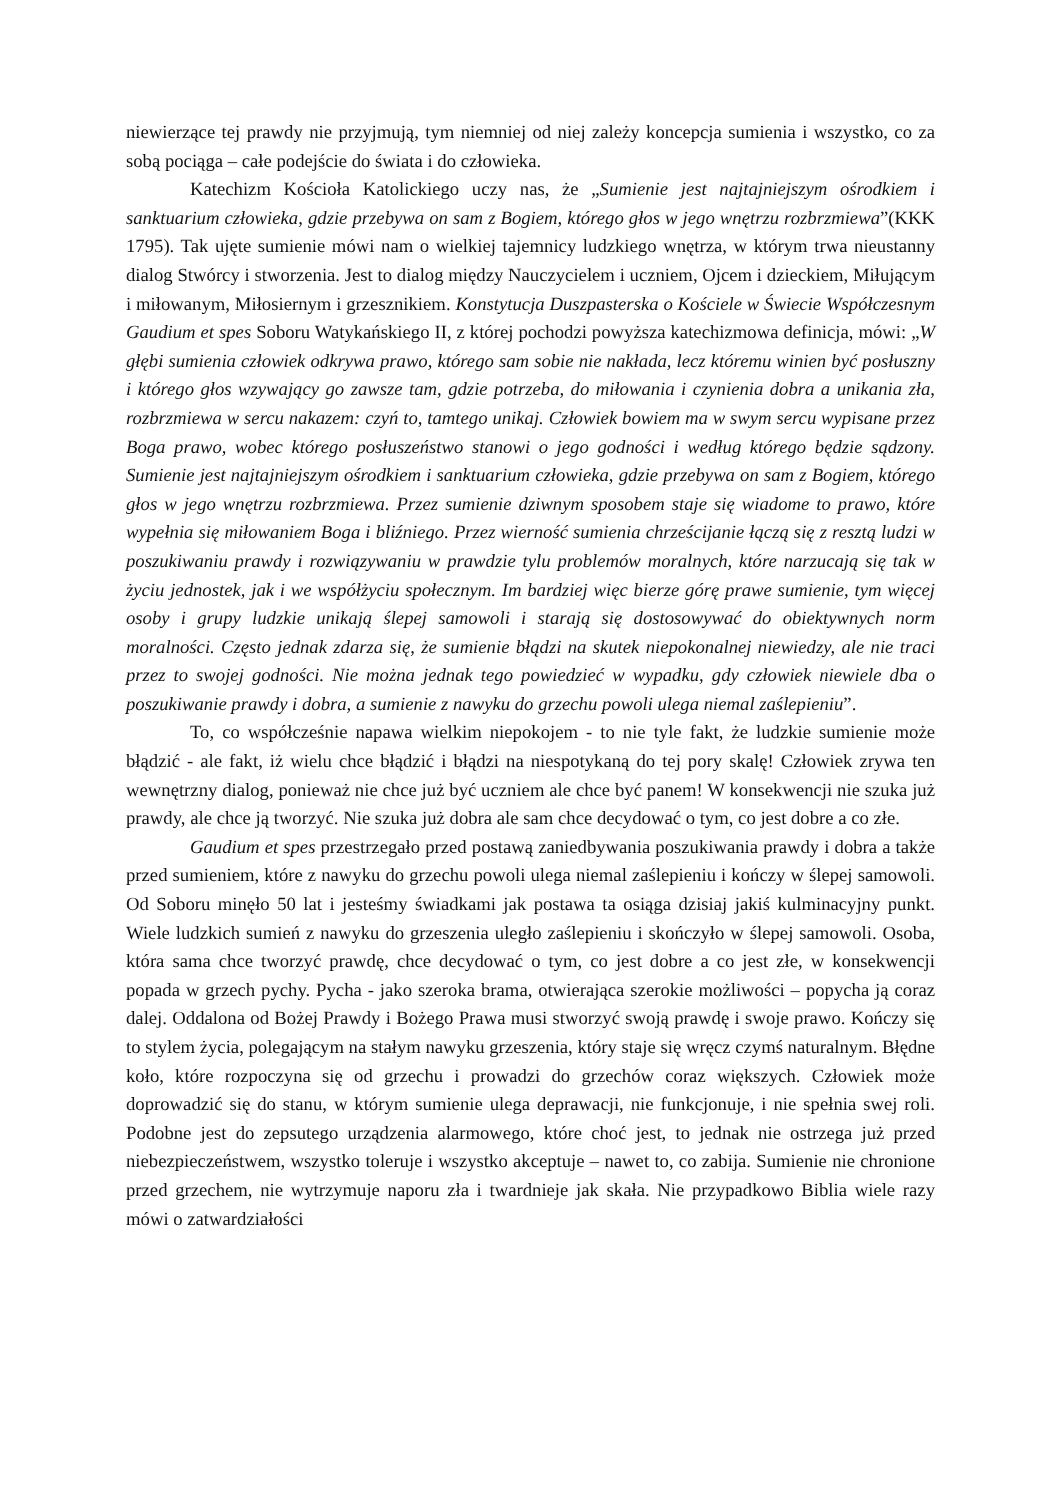niewierzące tej prawdy nie przyjmują, tym niemniej od niej zależy koncepcja sumienia i wszystko, co za sobą pociąga – całe podejście do świata i do człowieka.
Katechizm Kościoła Katolickiego uczy nas, że „Sumienie jest najtajniejszym ośrodkiem i sanktuarium człowieka, gdzie przebywa on sam z Bogiem, którego głos w jego wnętrzu rozbrzmiewa”(KKK 1795). Tak ujęte sumienie mówi nam o wielkiej tajemnicy ludzkiego wnętrza, w którym trwa nieustanny dialog Stwórcy i stworzenia. Jest to dialog między Nauczycielem i uczniem, Ojcem i dzieckiem, Miłującym i miłowanym, Miłosiernym i grzesznikiem. Konstytucja Duszpasterska o Kościele w Świecie Współczesnym Gaudium et spes Soboru Watykańskiego II, z której pochodzi powyższa katechizmowa definicja, mówi: „W głębi sumienia człowiek odkrywa prawo, którego sam sobie nie nakłada, lecz któremu winien być posłuszny i którego głos wzywający go zawsze tam, gdzie potrzeba, do miłowania i czynienia dobra a unikania zła, rozbrzmiewa w sercu nakazem: czyń to, tamtego unikaj. Człowiek bowiem ma w swym sercu wypisane przez Boga prawo, wobec którego posłuszeństwo stanowi o jego godności i według którego będzie sądzony. Sumienie jest najtajniejszym ośrodkiem i sanktuarium człowieka, gdzie przebywa on sam z Bogiem, którego głos w jego wnętrzu rozbrzmiewa. Przez sumienie dziwnym sposobem staje się wiadome to prawo, które wypełnia się miłowaniem Boga i bliźniego. Przez wierność sumienia chrześcijanie łączą się z resztą ludzi w poszukiwaniu prawdy i rozwiązywaniu w prawdzie tylu problemów moralnych, które narzucają się tak w życiu jednostek, jak i we współżyciu społecznym. Im bardziej więc bierze górę prawe sumienie, tym więcej osoby i grupy ludzkie unikają ślepej samowoli i starają się dostosowywać do obiektywnych norm moralności. Często jednak zdarza się, że sumienie błądzi na skutek niepokonalnej niewiedzy, ale nie traci przez to swojej godności. Nie można jednak tego powiedzieć w wypadku, gdy człowiek niewiele dba o poszukiwanie prawdy i dobra, a sumienie z nawyku do grzechu powoli ulega niemal zaślepieniu”.
To, co współcześnie napawa wielkim niepokojem - to nie tyle fakt, że ludzkie sumienie może błądzić - ale fakt, iż wielu chce błądzić i błądzi na niespotykaną do tej pory skalę! Człowiek zrywa ten wewnętrzny dialog, ponieważ nie chce już być uczniem ale chce być panem! W konsekwencji nie szuka już prawdy, ale chce ją tworzyć. Nie szuka już dobra ale sam chce decydować o tym, co jest dobre a co złe.
Gaudium et spes przestrzegało przed postawą zaniedbywania poszukiwania prawdy i dobra a także przed sumieniem, które z nawyku do grzechu powoli ulega niemal zaślepieniu i kończy w ślepej samowoli. Od Soboru minęło 50 lat i jesteśmy świadkami jak postawa ta osiąga dzisiaj jakiś kulminacyjny punkt. Wiele ludzkich sumień z nawyku do grzeszenia uległo zaślepieniu i skończyło w ślepej samowoli. Osoba, która sama chce tworzyć prawdę, chce decydować o tym, co jest dobre a co jest złe, w konsekwencji popada w grzech pychy. Pycha - jako szeroka brama, otwierająca szerokie możliwości – popycha ją coraz dalej. Oddalona od Bożej Prawdy i Bożego Prawa musi stworzyć swoją prawdę i swoje prawo. Kończy się to stylem życia, polegającym na stałym nawyku grzeszenia, który staje się wręcz czymś naturalnym. Błędne koło, które rozpoczyna się od grzechu i prowadzi do grzechów coraz większych. Człowiek może doprowadzić się do stanu, w którym sumienie ulega deprawacji, nie funkcjonuje, i nie spełnia swej roli. Podobne jest do zepsutego urządzenia alarmowego, które choć jest, to jednak nie ostrzega już przed niebezpieczeństwem, wszystko toleruje i wszystko akceptuje – nawet to, co zabija. Sumienie nie chronione przed grzechem, nie wytrzymuje naporu zła i twardnieje jak skała. Nie przypadkowo Biblia wiele razy mówi o zatwardziałości